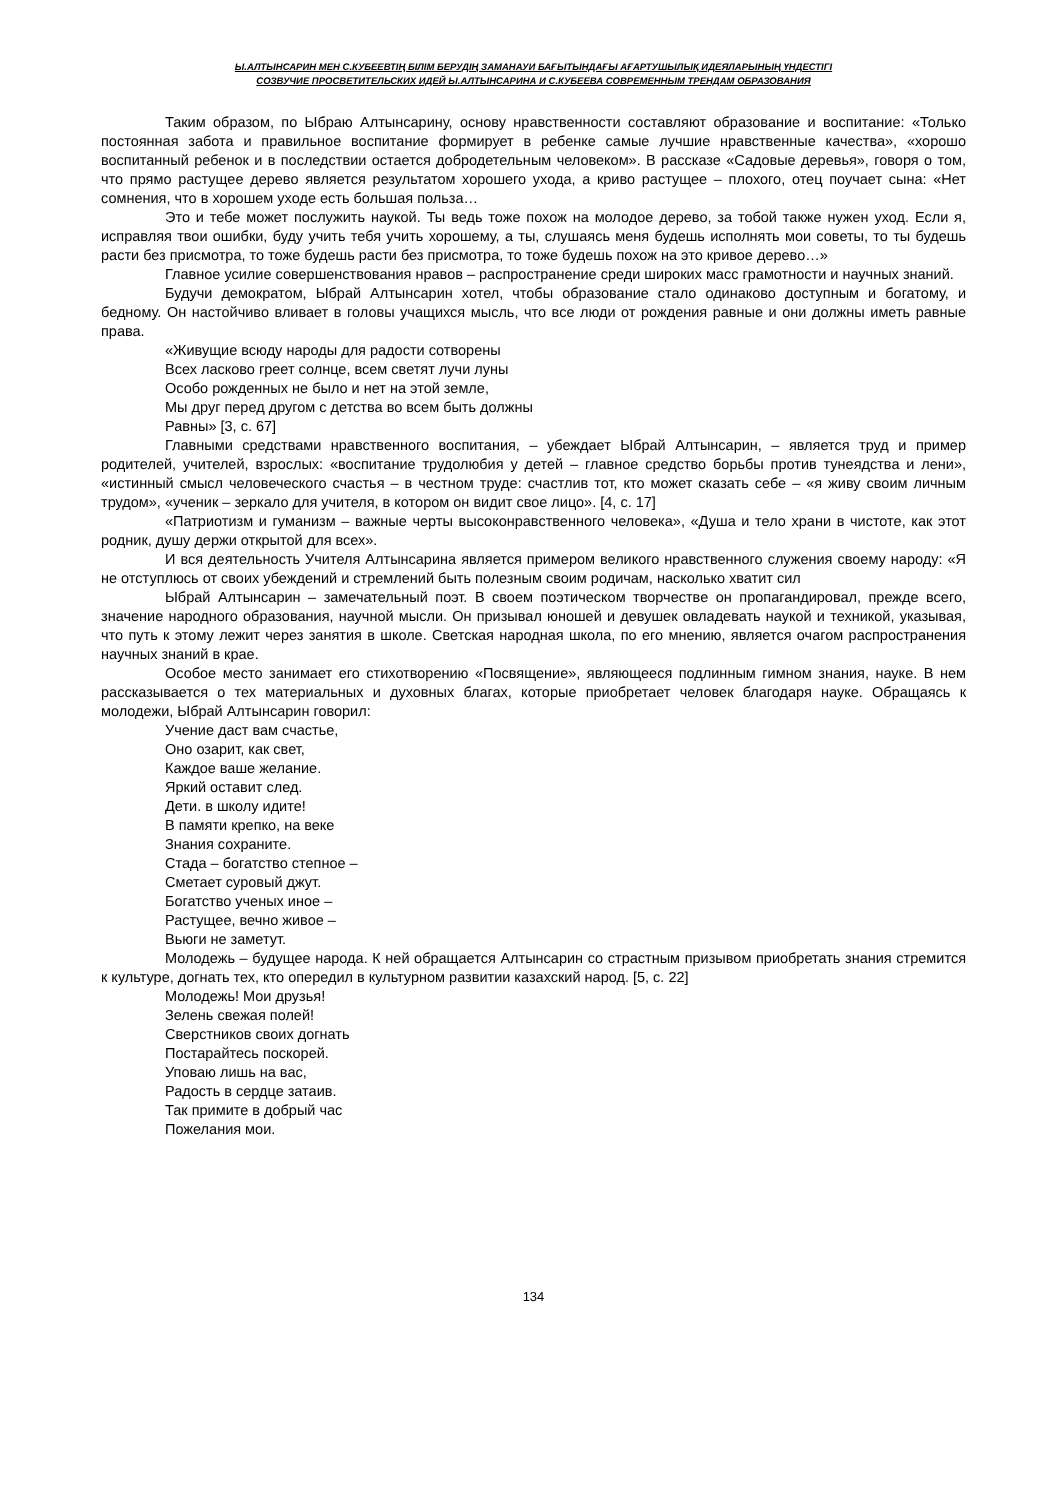Ы.АЛТЫНСАРИН МЕН С.КУБЕЕВТІҢ БІЛІМ БЕРУДІҢ ЗАМАНАУИ БАҒЫТЫНДАҒЫ АҒАРТУШЫЛЫҚ ИДЕЯЛАРЫНЫҢ ҮНДЕСТІГІ
СОЗВУЧИЕ ПРОСВЕТИТЕЛЬСКИХ ИДЕЙ Ы.АЛТЫНСАРИНА И С.КУБЕЕВА СОВРЕМЕННЫМ ТРЕНДАМ ОБРАЗОВАНИЯ
Таким образом, по Ыбраю Алтынсарину, основу нравственности составляют образование и воспитание: «Только постоянная забота и правильное воспитание формирует в ребенке самые лучшие нравственные качества», «хорошо воспитанный ребенок и в последствии остается добродетельным человеком». В рассказе «Садовые деревья», говоря о том, что прямо растущее дерево является результатом хорошего ухода, а криво растущее – плохого, отец поучает сына: «Нет сомнения, что в хорошем уходе есть большая польза…
Это и тебе может послужить наукой. Ты ведь тоже похож на молодое дерево, за тобой также нужен уход. Если я, исправляя твои ошибки, буду учить тебя учить хорошему, а ты, слушаясь меня будешь исполнять мои советы, то ты будешь расти без присмотра, то тоже будешь расти без присмотра, то тоже будешь похож на это кривое дерево…»
Главное усилие совершенствования нравов – распространение среди широких масс грамотности и научных знаний.
Будучи демократом, Ыбрай Алтынсарин хотел, чтобы образование стало одинаково доступным и богатому, и бедному. Он настойчиво вливает в головы учащихся мысль, что все люди от рождения равные и они должны иметь равные права.
«Живущие всюду народы для радости сотворены
Всех ласково греет солнце, всем светят лучи луны
Особо рожденных не было и нет на этой земле,
Мы друг перед другом с детства во всем быть должны
Равны» [3, с. 67]
Главными средствами нравственного воспитания, – убеждает Ыбрай Алтынсарин, – является труд и пример родителей, учителей, взрослых: «воспитание трудолюбия у детей – главное средство борьбы против тунеядства и лени», «истинный смысл человеческого счастья – в честном труде: счастлив тот, кто может сказать себе – «я живу своим личным трудом», «ученик – зеркало для учителя, в котором он видит свое лицо». [4, с. 17]
«Патриотизм и гуманизм – важные черты высоконравственного человека», «Душа и тело храни в чистоте, как этот родник, душу держи открытой для всех».
И вся деятельность Учителя Алтынсарина является примером великого нравственного служения своему народу: «Я не отступлюсь от своих убеждений и стремлений быть полезным своим родичам, насколько хватит сил
Ыбрай Алтынсарин – замечательный поэт. В своем поэтическом творчестве он пропагандировал, прежде всего, значение народного образования, научной мысли. Он призывал юношей и девушек овладевать наукой и техникой, указывая, что путь к этому лежит через занятия в школе. Светская народная школа, по его мнению, является очагом распространения научных знаний в крае.
Особое место занимает его стихотворению «Посвящение», являющееся подлинным гимном знания, науке. В нем рассказывается о тех материальных и духовных благах, которые приобретает человек благодаря науке. Обращаясь к молодежи, Ыбрай Алтынсарин говорил:
Учение даст вам счастье,
Оно озарит, как свет,
Каждое ваше желание.
Яркий оставит след.
Дети. в школу идите!
В памяти крепко, на веке
Знания сохраните.
Стада – богатство степное –
Сметает суровый джут.
Богатство ученых иное –
Растущее, вечно живое –
Вьюги не заметут.
Молодежь – будущее народа. К ней обращается Алтынсарин со страстным призывом приобретать знания стремится к культуре, догнать тех, кто опередил в культурном развитии казахский народ. [5, с. 22]
Молодежь! Мои друзья!
Зелень свежая полей!
Сверстников своих догнать
Постарайтесь поскорей.
Уповаю лишь на вас,
Радость в сердце затаив.
Так примите в добрый час
Пожелания мои.
134